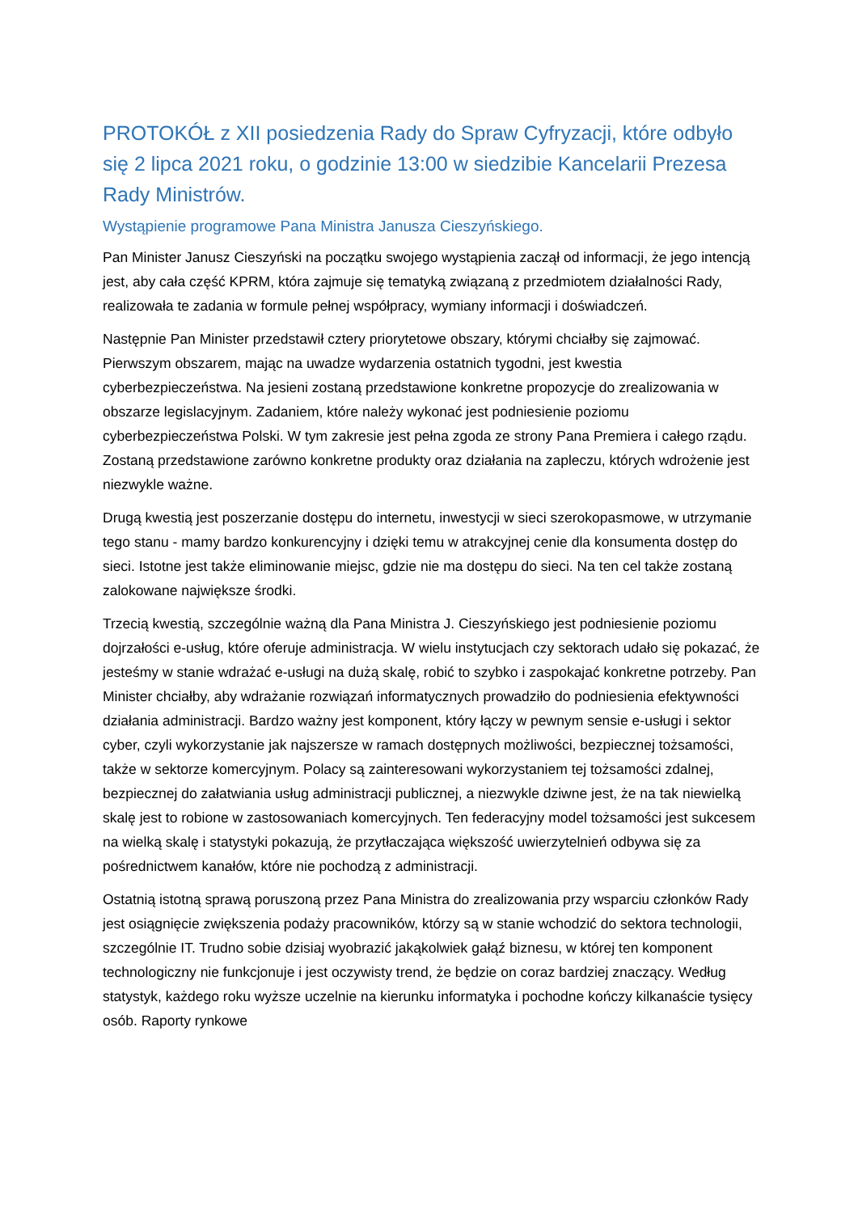PROTOKÓŁ z XII posiedzenia Rady do Spraw Cyfryzacji, które odbyło się 2 lipca 2021 roku, o godzinie 13:00 w siedzibie Kancelarii Prezesa Rady Ministrów.
Wystąpienie programowe Pana Ministra Janusza Cieszyńskiego.
Pan Minister Janusz Cieszyński na początku swojego wystąpienia zaczął od informacji, że jego intencją jest, aby cała część KPRM, która zajmuje się tematyką związaną z przedmiotem działalności Rady, realizowała te zadania w formule pełnej współpracy, wymiany informacji i doświadczeń.
Następnie Pan Minister przedstawił cztery priorytetowe obszary, którymi chciałby się zajmować. Pierwszym obszarem, mając na uwadze wydarzenia ostatnich tygodni, jest kwestia cyberbezpieczeństwa. Na jesieni zostaną przedstawione konkretne propozycje do zrealizowania w obszarze legislacyjnym. Zadaniem, które należy wykonać jest podniesienie poziomu cyberbezpieczeństwa Polski. W tym zakresie jest pełna zgoda ze strony Pana Premiera i całego rządu. Zostaną przedstawione zarówno konkretne produkty oraz działania na zapleczu, których wdrożenie jest niezwykle ważne.
Drugą kwestią jest poszerzanie dostępu do internetu, inwestycji w sieci szerokopasmowe, w utrzymanie tego stanu - mamy bardzo konkurencyjny i dzięki temu w atrakcyjnej cenie dla konsumenta dostęp do sieci. Istotne jest także eliminowanie miejsc, gdzie nie ma dostępu do sieci. Na ten cel także zostaną zalokowane największe środki.
Trzecią kwestią, szczególnie ważną dla Pana Ministra J. Cieszyńskiego jest podniesienie poziomu dojrzałości e-usług, które oferuje administracja. W wielu instytucjach czy sektorach udało się pokazać, że jesteśmy w stanie wdrażać e-usługi na dużą skalę, robić to szybko i zaspokajać konkretne potrzeby. Pan Minister chciałby, aby wdrażanie rozwiązań informatycznych prowadziło do podniesienia efektywności działania administracji. Bardzo ważny jest komponent, który łączy w pewnym sensie e-usługi i sektor cyber, czyli wykorzystanie jak najszersze w ramach dostępnych możliwości, bezpiecznej tożsamości, także w sektorze komercyjnym. Polacy są zainteresowani wykorzystaniem tej tożsamości zdalnej, bezpiecznej do załatwiania usług administracji publicznej, a niezwykle dziwne jest, że na tak niewielką skalę jest to robione w zastosowaniach komercyjnych. Ten federacyjny model tożsamości jest sukcesem na wielką skalę i statystyki pokazują, że przytłaczająca większość uwierzytelnień odbywa się za pośrednictwem kanałów, które nie pochodzą z administracji.
Ostatnią istotną sprawą poruszoną przez Pana Ministra do zrealizowania przy wsparciu członków Rady jest osiągnięcie zwiększenia podaży pracowników, którzy są w stanie wchodzić do sektora technologii, szczególnie IT. Trudno sobie dzisiaj wyobrazić jakąkolwiek gałąź biznesu, w której ten komponent technologiczny nie funkcjonuje i jest oczywisty trend, że będzie on coraz bardziej znaczący. Według statystyk, każdego roku wyższe uczelnie na kierunku informatyka i pochodne kończy kilkanaście tysięcy osób. Raporty rynkowe